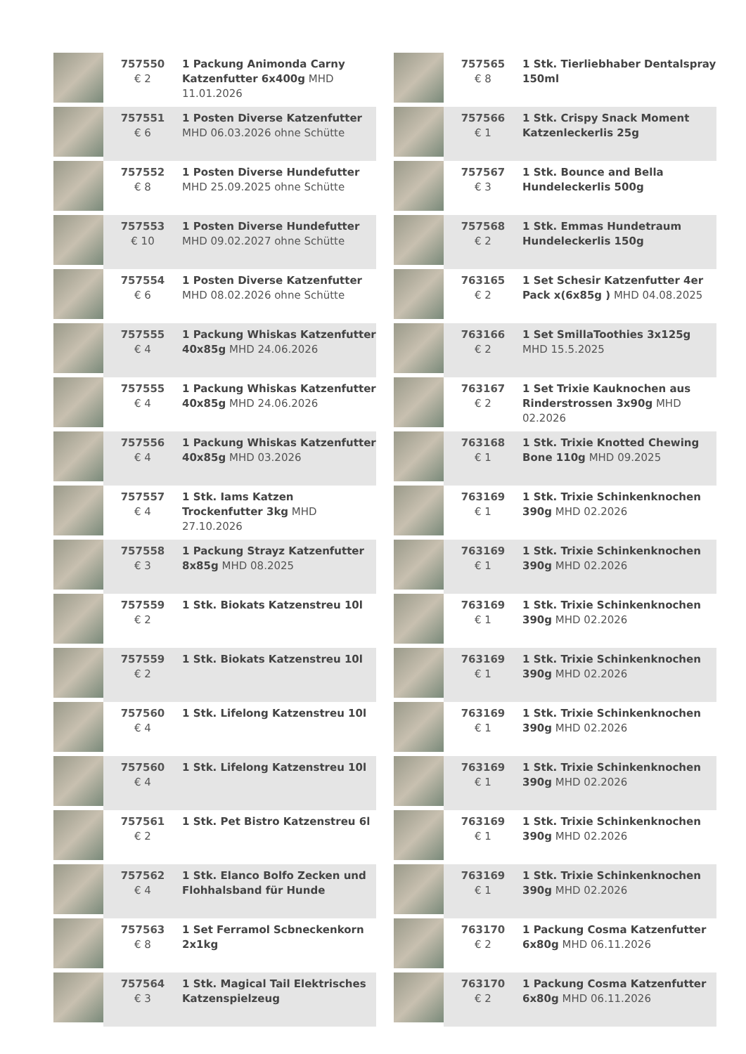| | 757550 € 2 | 1 Packung Animonda Carny Katzenfutter 6x400g MHD 11.01.2026 |
| | 757551 € 6 | 1 Posten Diverse Katzenfutter MHD 06.03.2026 ohne Schütte |
| | 757552 € 8 | 1 Posten Diverse Hundefutter MHD 25.09.2025 ohne Schütte |
| | 757553 € 10 | 1 Posten Diverse Hundefutter MHD 09.02.2027 ohne Schütte |
| | 757554 € 6 | 1 Posten Diverse Katzenfutter MHD 08.02.2026 ohne Schütte |
| | 757555 € 4 | 1 Packung Whiskas Katzenfutter 40x85g MHD 24.06.2026 |
| | 757555 € 4 | 1 Packung Whiskas Katzenfutter 40x85g MHD 24.06.2026 |
| | 757556 € 4 | 1 Packung Whiskas Katzenfutter 40x85g MHD 03.2026 |
| | 757557 € 4 | 1 Stk. Iams Katzen Trockenfutter 3kg MHD 27.10.2026 |
| | 757558 € 3 | 1 Packung Strayz Katzenfutter 8x85g MHD 08.2025 |
| | 757559 € 2 | 1 Stk. Biokats Katzenstreu 10l |
| | 757559 € 2 | 1 Stk. Biokats Katzenstreu 10l |
| | 757560 € 4 | 1 Stk. Lifelong Katzenstreu 10l |
| | 757560 € 4 | 1 Stk. Lifelong Katzenstreu 10l |
| | 757561 € 2 | 1 Stk. Pet Bistro Katzenstreu 6l |
| | 757562 € 4 | 1 Stk. Elanco Bolfo Zecken und Flohhalsband für Hunde |
| | 757563 € 8 | 1 Set Ferramol Scbneckenkorn 2x1kg |
| | 757564 € 3 | 1 Stk. Magical Tail Elektrisches Katzenspielzeug |
| | 757565 € 8 | 1 Stk. Tierliebhaber Dentalspray 150ml |
| | 757566 € 1 | 1 Stk. Crispy Snack Moment Katzenleckerlis 25g |
| | 757567 € 3 | 1 Stk. Bounce and Bella Hundeleckerlis 500g |
| | 757568 € 2 | 1 Stk. Emmas Hundetraum Hundeleckerlis 150g |
| | 763165 € 2 | 1 Set Schesir Katzenfutter 4er Pack x(6x85g ) MHD 04.08.2025 |
| | 763166 € 2 | 1 Set SmillaToothies 3x125g MHD 15.5.2025 |
| | 763167 € 2 | 1 Set Trixie Kauknochen aus Rinderstrossen 3x90g MHD 02.2026 |
| | 763168 € 1 | 1 Stk. Trixie Knotted Chewing Bone 110g MHD 09.2025 |
| | 763169 € 1 | 1 Stk. Trixie Schinkenknochen 390g MHD 02.2026 |
| | 763169 € 1 | 1 Stk. Trixie Schinkenknochen 390g MHD 02.2026 |
| | 763169 € 1 | 1 Stk. Trixie Schinkenknochen 390g MHD 02.2026 |
| | 763169 € 1 | 1 Stk. Trixie Schinkenknochen 390g MHD 02.2026 |
| | 763169 € 1 | 1 Stk. Trixie Schinkenknochen 390g MHD 02.2026 |
| | 763169 € 1 | 1 Stk. Trixie Schinkenknochen 390g MHD 02.2026 |
| | 763169 € 1 | 1 Stk. Trixie Schinkenknochen 390g MHD 02.2026 |
| | 763169 € 1 | 1 Stk. Trixie Schinkenknochen 390g MHD 02.2026 |
| | 763170 € 2 | 1 Packung Cosma Katzenfutter 6x80g MHD 06.11.2026 |
| | 763170 € 2 | 1 Packung Cosma Katzenfutter 6x80g MHD 06.11.2026 |